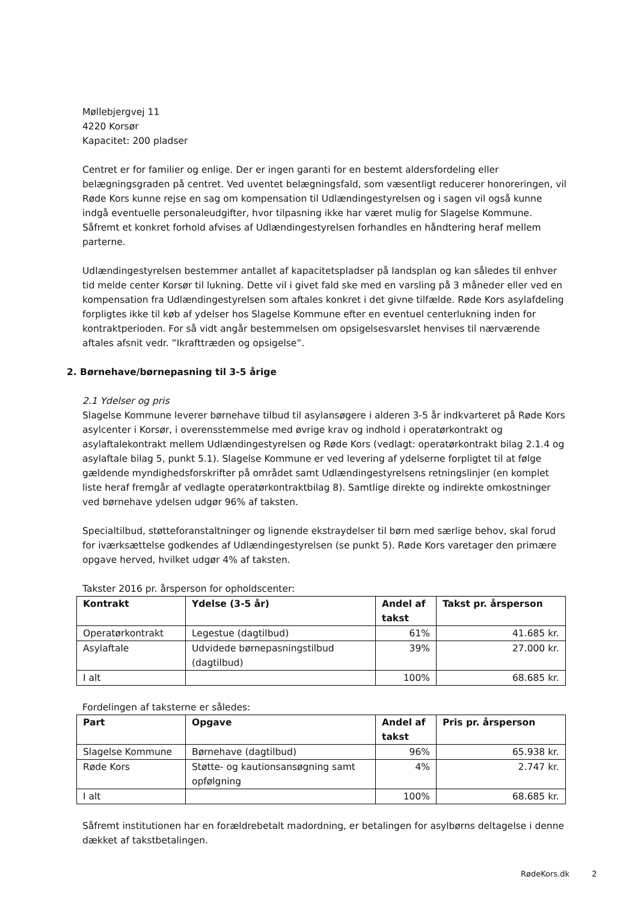Møllebjergvej 11
4220 Korsør
Kapacitet: 200 pladser
Centret er for familier og enlige. Der er ingen garanti for en bestemt aldersfordeling eller belægningsgraden på centret. Ved uventet belægningsfald, som væsentligt reducerer honoreringen, vil Røde Kors kunne rejse en sag om kompensation til Udlændingestyrelsen og i sagen vil også kunne indgå eventuelle personaleudgifter, hvor tilpasning ikke har været mulig for Slagelse Kommune. Såfremt et konkret forhold afvises af Udlændingestyrelsen forhandles en håndtering heraf mellem parterne.
Udlændingestyrelsen bestemmer antallet af kapacitetspladser på landsplan og kan således til enhver tid melde center Korsør til lukning. Dette vil i givet fald ske med en varsling på 3 måneder eller ved en kompensation fra Udlændingestyrelsen som aftales konkret i det givne tilfælde. Røde Kors asylafdeling forpligtes ikke til køb af ydelser hos Slagelse Kommune efter en eventuel centerlukning inden for kontraktperioden. For så vidt angår bestemmelsen om opsigelsesvarslet henvises til nærværende aftales afsnit vedr. ”Ikrafttræden og opsigelse”.
2. Børnehave/børnepasning til 3-5 årige
2.1 Ydelser og pris
Slagelse Kommune leverer børnehave tilbud til asylansøgere i alderen 3-5 år indkvarteret på Røde Kors asylcenter i Korsør, i overensstemmelse med øvrige krav og indhold i operatørkontrakt og asylaftalekontrakt mellem Udlændingestyrelsen og Røde Kors (vedlagt: operatørkontrakt bilag 2.1.4 og asylaftale bilag 5, punkt 5.1). Slagelse Kommune er ved levering af ydelserne forpligtet til at følge gældende myndighedsforskrifter på området samt Udlændingestyrelsens retningslinjer (en komplet liste heraf fremgår af vedlagte operatørkontraktbilag 8). Samtlige direkte og indirekte omkostninger ved børnehave ydelsen udgør 96% af taksten.
Specialtilbud, støtteforanstaltninger og lignende ekstraydelser til børn med særlige behov, skal forud for iværksættelse godkendes af Udlændingestyrelsen (se punkt 5). Røde Kors varetager den primære opgave herved, hvilket udgør 4% af taksten.
Takster 2016 pr. årsperson for opholdscenter:
| Kontrakt | Ydelse (3-5 år) | Andel af takst | Takst pr. årsperson |
| --- | --- | --- | --- |
| Operatørkontrakt | Legestue (dagtilbud) | 61% | 41.685 kr. |
| Asylaftale | Udvidede børnepasningstilbud (dagtilbud) | 39% | 27.000 kr. |
| I alt | | 100% | 68.685 kr. |
Fordelingen af taksterne er således:
| Part | Opgave | Andel af takst | Pris pr. årsperson |
| --- | --- | --- | --- |
| Slagelse Kommune | Børnehave (dagtilbud) | 96% | 65.938 kr. |
| Røde Kors | Støtte- og kautionsansøgning samt opfølgning | 4% | 2.747 kr. |
| I alt | | 100% | 68.685 kr. |
Såfremt institutionen har en forældrebetalt madordning, er betalingen for asylbørns deltagelse i denne dækket af takstbetalingen.
RødeKors.dk 2